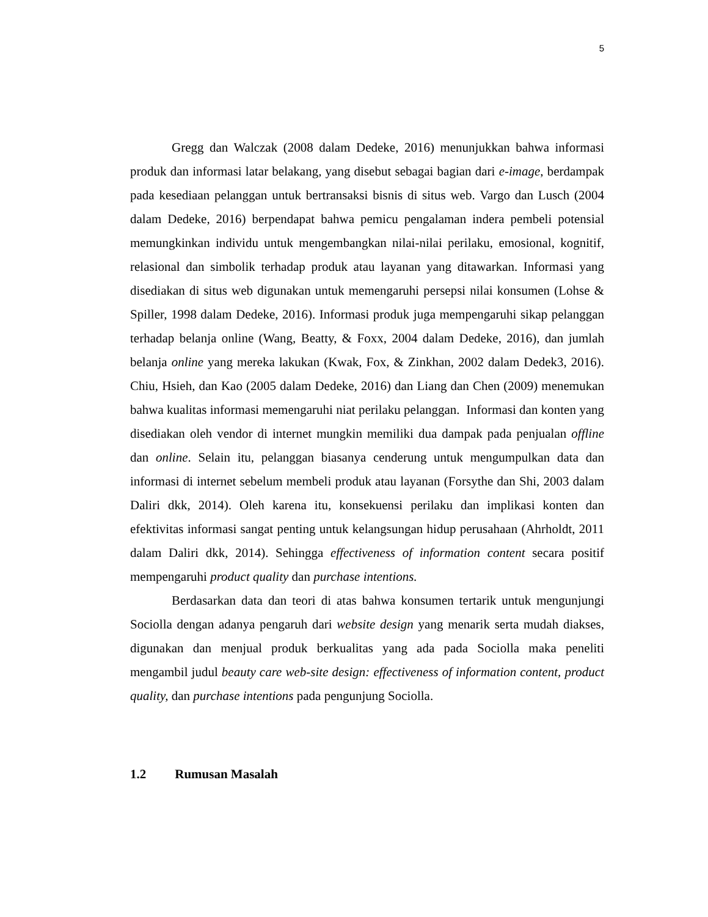5
Gregg dan Walczak (2008 dalam Dedeke, 2016) menunjukkan bahwa informasi produk dan informasi latar belakang, yang disebut sebagai bagian dari e-image, berdampak pada kesediaan pelanggan untuk bertransaksi bisnis di situs web. Vargo dan Lusch (2004 dalam Dedeke, 2016) berpendapat bahwa pemicu pengalaman indera pembeli potensial memungkinkan individu untuk mengembangkan nilai-nilai perilaku, emosional, kognitif, relasional dan simbolik terhadap produk atau layanan yang ditawarkan. Informasi yang disediakan di situs web digunakan untuk memengaruhi persepsi nilai konsumen (Lohse & Spiller, 1998 dalam Dedeke, 2016). Informasi produk juga mempengaruhi sikap pelanggan terhadap belanja online (Wang, Beatty, & Foxx, 2004 dalam Dedeke, 2016), dan jumlah belanja online yang mereka lakukan (Kwak, Fox, & Zinkhan, 2002 dalam Dedek3, 2016). Chiu, Hsieh, dan Kao (2005 dalam Dedeke, 2016) dan Liang dan Chen (2009) menemukan bahwa kualitas informasi memengaruhi niat perilaku pelanggan. Informasi dan konten yang disediakan oleh vendor di internet mungkin memiliki dua dampak pada penjualan offline dan online. Selain itu, pelanggan biasanya cenderung untuk mengumpulkan data dan informasi di internet sebelum membeli produk atau layanan (Forsythe dan Shi, 2003 dalam Daliri dkk, 2014). Oleh karena itu, konsekuensi perilaku dan implikasi konten dan efektivitas informasi sangat penting untuk kelangsungan hidup perusahaan (Ahrholdt, 2011 dalam Daliri dkk, 2014). Sehingga effectiveness of information content secara positif mempengaruhi product quality dan purchase intentions.
Berdasarkan data dan teori di atas bahwa konsumen tertarik untuk mengunjungi Sociolla dengan adanya pengaruh dari website design yang menarik serta mudah diakses, digunakan dan menjual produk berkualitas yang ada pada Sociolla maka peneliti mengambil judul beauty care web-site design: effectiveness of information content, product quality, dan purchase intentions pada pengunjung Sociolla.
1.2 Rumusan Masalah